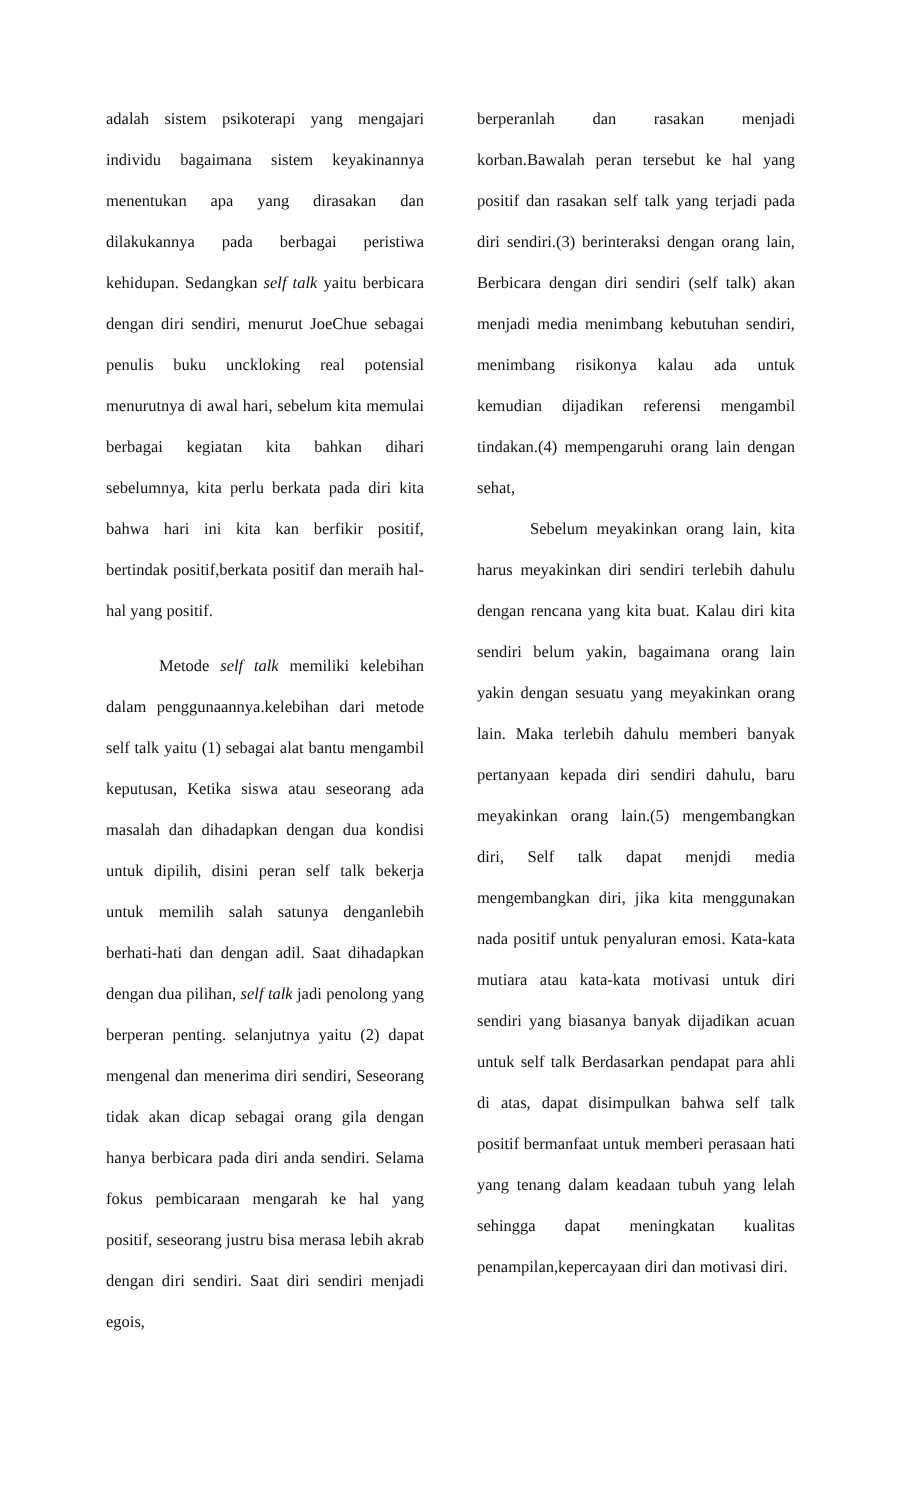adalah sistem psikoterapi yang mengajari individu bagaimana sistem keyakinannya menentukan apa yang dirasakan dan dilakukannya pada berbagai peristiwa kehidupan. Sedangkan self talk yaitu berbicara dengan diri sendiri, menurut JoeChue sebagai penulis buku unckloking real potensial menurutnya di awal hari, sebelum kita memulai berbagai kegiatan kita bahkan dihari sebelumnya, kita perlu berkata pada diri kita bahwa hari ini kita kan berfikir positif, bertindak positif,berkata positif dan meraih hal-hal yang positif.
Metode self talk memiliki kelebihan dalam penggunaannya.kelebihan dari metode self talk yaitu (1) sebagai alat bantu mengambil keputusan, Ketika siswa atau seseorang ada masalah dan dihadapkan dengan dua kondisi untuk dipilih, disini peran self talk bekerja untuk memilih salah satunya denganlebih berhati-hati dan dengan adil. Saat dihadapkan dengan dua pilihan, self talk jadi penolong yang berperan penting. selanjutnya yaitu (2) dapat mengenal dan menerima diri sendiri, Seseorang tidak akan dicap sebagai orang gila dengan hanya berbicara pada diri anda sendiri. Selama fokus pembicaraan mengarah ke hal yang positif, seseorang justru bisa merasa lebih akrab dengan diri sendiri. Saat diri sendiri menjadi egois,
berperanlah dan rasakan menjadi korban.Bawalah peran tersebut ke hal yang positif dan rasakan self talk yang terjadi pada diri sendiri.(3) berinteraksi dengan orang lain, Berbicara dengan diri sendiri (self talk) akan menjadi media menimbang kebutuhan sendiri, menimbang risikonya kalau ada untuk kemudian dijadikan referensi mengambil tindakan.(4) mempengaruhi orang lain dengan sehat,
Sebelum meyakinkan orang lain, kita harus meyakinkan diri sendiri terlebih dahulu dengan rencana yang kita buat. Kalau diri kita sendiri belum yakin, bagaimana orang lain yakin dengan sesuatu yang meyakinkan orang lain. Maka terlebih dahulu memberi banyak pertanyaan kepada diri sendiri dahulu, baru meyakinkan orang lain.(5) mengembangkan diri, Self talk dapat menjdi media mengembangkan diri, jika kita menggunakan nada positif untuk penyaluran emosi. Kata-kata mutiara atau kata-kata motivasi untuk diri sendiri yang biasanya banyak dijadikan acuan untuk self talk Berdasarkan pendapat para ahli di atas, dapat disimpulkan bahwa self talk positif bermanfaat untuk memberi perasaan hati yang tenang dalam keadaan tubuh yang lelah sehingga dapat meningkatan kualitas penampilan,kepercayaan diri dan motivasi diri.